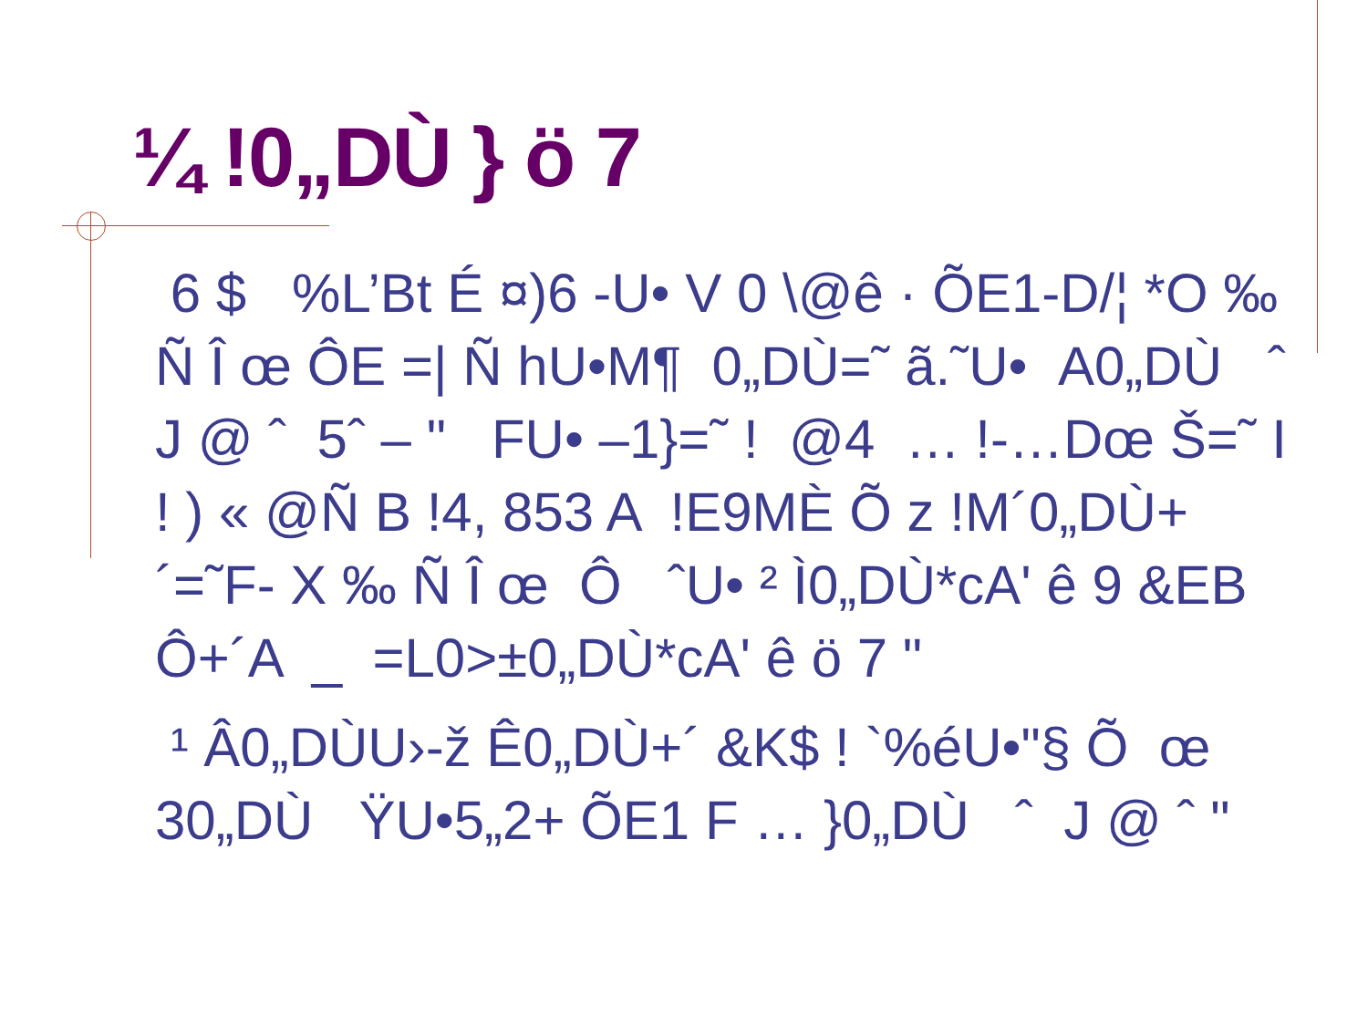¼ !0„DÙ } ö 7
6 $ %L’Bt É ¤)6 -U• V 0 \@ê · ÕE1-D/¦ *O ‰ Ñ Î œ ÔE =| Ñ hU•M¶ 0„DÙ=˜ ã.˜U• A0„DÙ ˆ J @ ˆ 5ˆ – " FU• –1}=˜ ! @4 … !-…Dœ Š=˜ I ! ) « @Ñ B !4, 853 A !E9MÈ Õ z !M´0„DÙ+´=˜F- X ‰ Ñ Î œ Ô ˆU• ² Ì0„DÙ*cA' ê 9 &EB Ô+´A _ =L0>±0„DÙ*cA' ê ö 7 "
¹ Â0„DÙU›-ž Ê0„DÙ+´ &K$ ! `%éU•"§ Õ œ 30„DÙ ŸU•5„2+ ÕE1 F … }0„DÙ ˆ J @ ˆ "